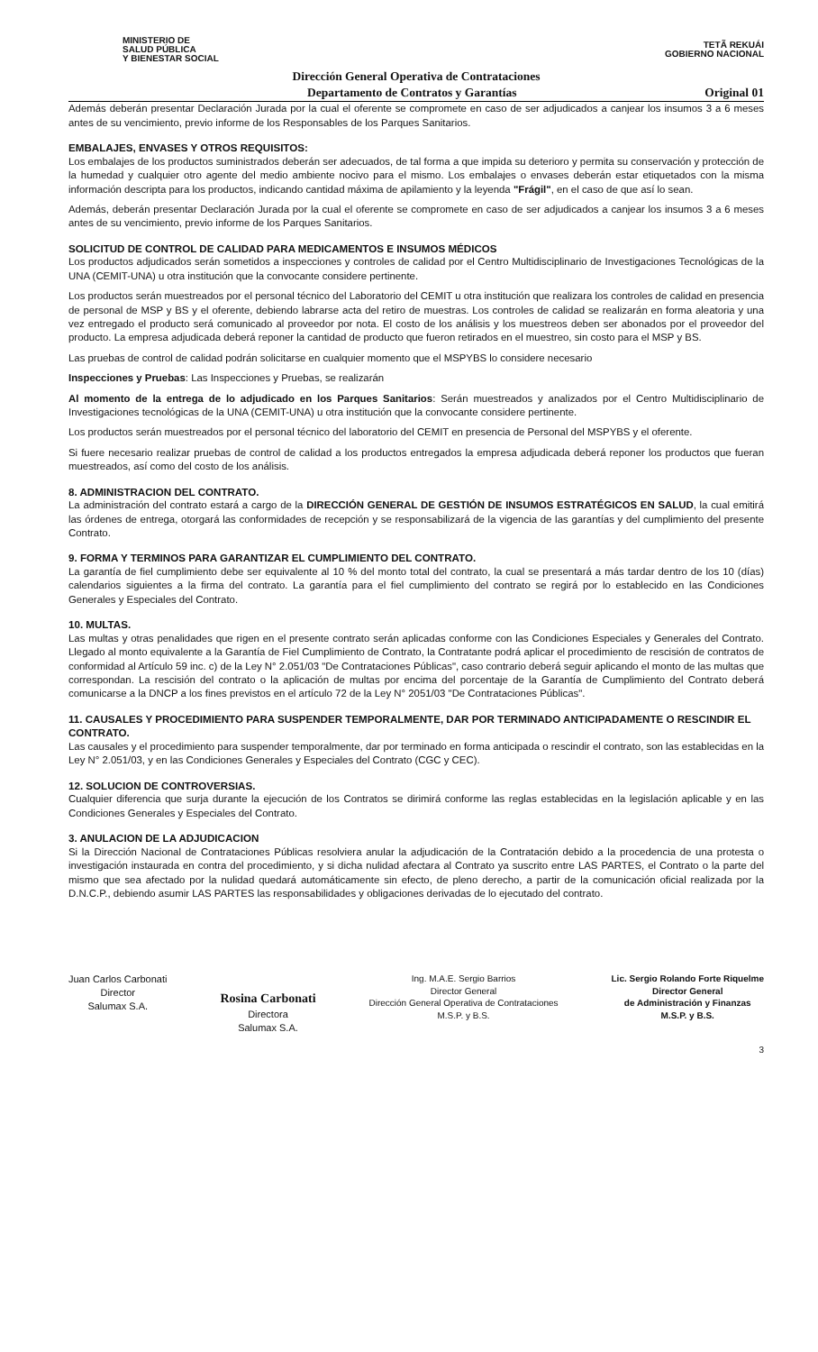MINISTERIO DE
SALUD PÚBLICA
Y BIENESTAR SOCIAL
TETÃ REKUÁI
GOBIERNO NACIONAL
Dirección General Operativa de Contrataciones
Departamento de Contratos y Garantías Original 01
Además deberán presentar Declaración Jurada por la cual el oferente se compromete en caso de ser adjudicados a canjear los insumos 3 a 6 meses antes de su vencimiento, previo informe de los Responsables de los Parques Sanitarios.
EMBALAJES, ENVASES Y OTROS REQUISITOS:
Los embalajes de los productos suministrados deberán ser adecuados, de tal forma a que impida su deterioro y permita su conservación y protección de la humedad y cualquier otro agente del medio ambiente nocivo para el mismo. Los embalajes o envases deberán estar etiquetados con la misma información descripta para los productos, indicando cantidad máxima de apilamiento y la leyenda "Frágil", en el caso de que así lo sean.
Además, deberán presentar Declaración Jurada por la cual el oferente se compromete en caso de ser adjudicados a canjear los insumos 3 a 6 meses antes de su vencimiento, previo informe de los Parques Sanitarios.
SOLICITUD DE CONTROL DE CALIDAD PARA MEDICAMENTOS E INSUMOS MÉDICOS
Los productos adjudicados serán sometidos a inspecciones y controles de calidad por el Centro Multidisciplinario de Investigaciones Tecnológicas de la UNA (CEMIT-UNA) u otra institución que la convocante considere pertinente.
Los productos serán muestreados por el personal técnico del Laboratorio del CEMIT u otra institución que realizara los controles de calidad en presencia de personal de MSP y BS y el oferente, debiendo labrarse acta del retiro de muestras. Los controles de calidad se realizarán en forma aleatoria y una vez entregado el producto será comunicado al proveedor por nota. El costo de los análisis y los muestreos deben ser abonados por el proveedor del producto. La empresa adjudicada deberá reponer la cantidad de producto que fueron retirados en el muestreo, sin costo para el MSP y BS.
Las pruebas de control de calidad podrán solicitarse en cualquier momento que el MSPYBS lo considere necesario
Inspecciones y Pruebas: Las Inspecciones y Pruebas, se realizarán
Al momento de la entrega de lo adjudicado en los Parques Sanitarios: Serán muestreados y analizados por el Centro Multidisciplinario de Investigaciones tecnológicas de la UNA (CEMIT-UNA) u otra institución que la convocante considere pertinente.
Los productos serán muestreados por el personal técnico del laboratorio del CEMIT en presencia de Personal del MSPYBS y el oferente.
Si fuere necesario realizar pruebas de control de calidad a los productos entregados la empresa adjudicada deberá reponer los productos que fueran muestreados, así como del costo de los análisis.
8. ADMINISTRACION DEL CONTRATO.
La administración del contrato estará a cargo de la DIRECCIÓN GENERAL DE GESTIÓN DE INSUMOS ESTRATÉGICOS EN SALUD, la cual emitirá las órdenes de entrega, otorgará las conformidades de recepción y se responsabilizará de la vigencia de las garantías y del cumplimiento del presente Contrato.
9. FORMA Y TERMINOS PARA GARANTIZAR EL CUMPLIMIENTO DEL CONTRATO.
La garantía de fiel cumplimiento debe ser equivalente al 10 % del monto total del contrato, la cual se presentará a más tardar dentro de los 10 (días) calendarios siguientes a la firma del contrato. La garantía para el fiel cumplimiento del contrato se regirá por lo establecido en las Condiciones Generales y Especiales del Contrato.
10. MULTAS.
Las multas y otras penalidades que rigen en el presente contrato serán aplicadas conforme con las Condiciones Especiales y Generales del Contrato. Llegado al monto equivalente a la Garantía de Fiel Cumplimiento de Contrato, la Contratante podrá aplicar el procedimiento de rescisión de contratos de conformidad al Artículo 59 inc. c) de la Ley N° 2.051/03 "De Contrataciones Públicas", caso contrario deberá seguir aplicando el monto de las multas que correspondan. La rescisión del contrato o la aplicación de multas por encima del porcentaje de la Garantía de Cumplimiento del Contrato deberá comunicarse a la DNCP a los fines previstos en el artículo 72 de la Ley N° 2051/03 "De Contrataciones Públicas".
11. CAUSALES Y PROCEDIMIENTO PARA SUSPENDER TEMPORALMENTE, DAR POR TERMINADO ANTICIPADAMENTE O RESCINDIR EL CONTRATO.
Las causales y el procedimiento para suspender temporalmente, dar por terminado en forma anticipada o rescindir el contrato, son las establecidas en la Ley N° 2.051/03, y en las Condiciones Generales y Especiales del Contrato (CGC y CEC).
12. SOLUCION DE CONTROVERSIAS.
Cualquier diferencia que surja durante la ejecución de los Contratos se dirimirá conforme las reglas establecidas en la legislación aplicable y en las Condiciones Generales y Especiales del Contrato.
3. ANULACION DE LA ADJUDICACION
Si la Dirección Nacional de Contrataciones Públicas resolviera anular la adjudicación de la Contratación debido a la procedencia de una protesta o investigación instaurada en contra del procedimiento, y si dicha nulidad afectara al Contrato ya suscrito entre LAS PARTES, el Contrato o la parte del mismo que sea afectado por la nulidad quedará automáticamente sin efecto, de pleno derecho, a partir de la comunicación oficial realizada por la D.N.C.P., debiendo asumir LAS PARTES las responsabilidades y obligaciones derivadas de lo ejecutado del contrato.
Juan Carlos Carbonati
Director
Salumax S.A.
Rosina Carbonati
Directora
Salumax S.A.
Ing. M.A.E. Sergio Barrios
Director General
Dirección General Operativa de Contrataciones
M.S.P. y B.S.
Lic. Sergio Rolando Forte Riquelme
Director General
de Administración y Finanzas
M.S.P. y B.S.
3